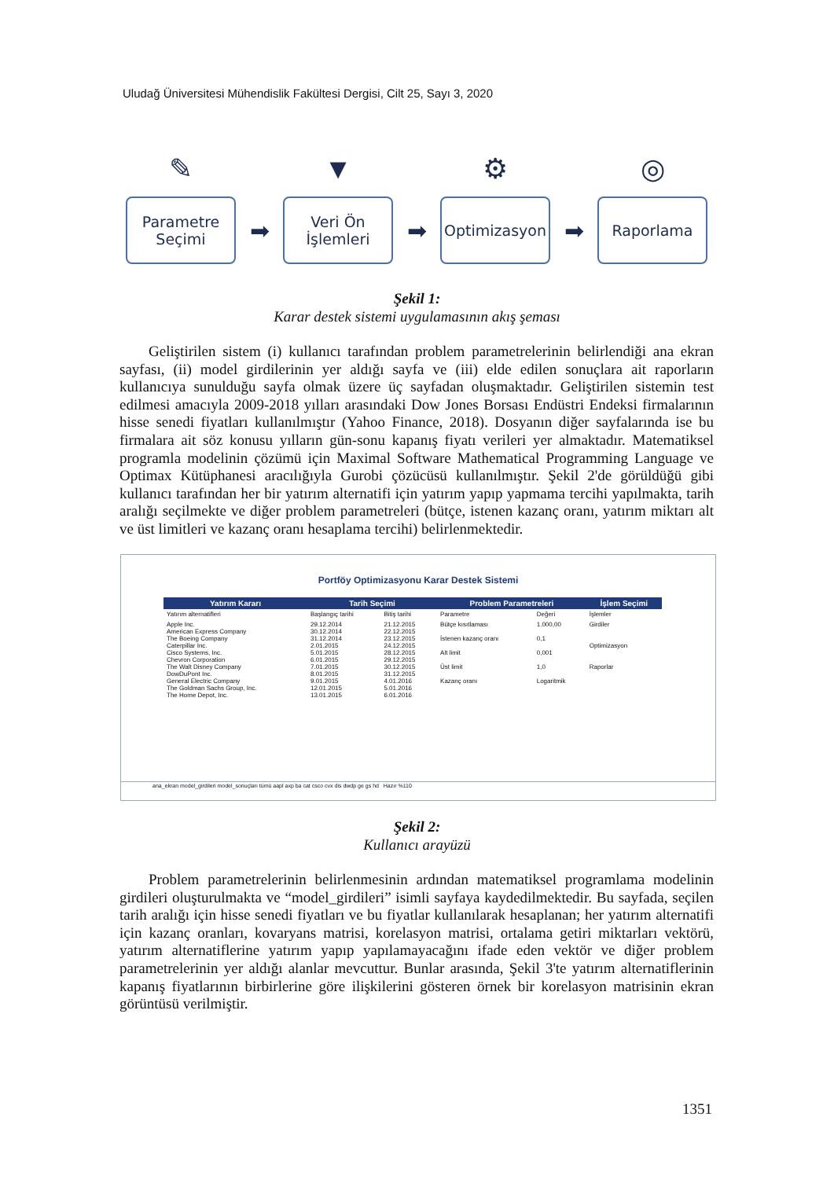Uludağ Üniversitesi Mühendislik Fakültesi Dergisi, Cilt 25, Sayı 3, 2020
✎
Parametre
Seçimi
➡
▼
Veri Ön
İşlemleri
➡
⚙
Optimizasyon
➡
◎
Raporlama
Şekil 1:
Karar destek sistemi uygulamasının akış şeması
Geliştirilen sistem (i) kullanıcı tarafından problem parametrelerinin belirlendiği ana ekran sayfası, (ii) model girdilerinin yer aldığı sayfa ve (iii) elde edilen sonuçlara ait raporların kullanıcıya sunulduğu sayfa olmak üzere üç sayfadan oluşmaktadır. Geliştirilen sistemin test edilmesi amacıyla 2009-2018 yılları arasındaki Dow Jones Borsası Endüstri Endeksi firmalarının hisse senedi fiyatları kullanılmıştır (Yahoo Finance, 2018). Dosyanın diğer sayfalarında ise bu firmalara ait söz konusu yılların gün-sonu kapanış fiyatı verileri yer almaktadır. Matematiksel programla modelinin çözümü için Maximal Software Mathematical Programming Language ve Optimax Kütüphanesi aracılığıyla Gurobi çözücüsü kullanılmıştır. Şekil 2'de görüldüğü gibi kullanıcı tarafından her bir yatırım alternatifi için yatırım yapıp yapmama tercihi yapılmakta, tarih aralığı seçilmekte ve diğer problem parametreleri (bütçe, istenen kazanç oranı, yatırım miktarı alt ve üst limitleri ve kazanç oranı hesaplama tercihi) belirlenmektedir.
Portföy Optimizasyonu Karar Destek Sistemi
| Yatırım Kararı | Tarih Seçimi | | Problem Parametreleri | | İşlem Seçimi |
| --- | --- | --- | --- | --- | --- |
| Yatırım alternatifleri | Başlangıç tarihi | Bitiş tarihi | Parametre | Değeri | İşlemler |
| Apple Inc. American Express Company The Boeing Company Caterpillar Inc. Cisco Systems, Inc. Chevron Corporation The Walt Disney Company DowDuPont Inc. General Electric Company The Goldman Sachs Group, Inc. The Home Depot, Inc. | 29.12.2014 30.12.2014 31.12.2014 2.01.2015 5.01.2015 6.01.2015 7.01.2015 8.01.2015 9.01.2015 12.01.2015 13.01.2015 | 21.12.2015 22.12.2015 23.12.2015 24.12.2015 28.12.2015 29.12.2015 30.12.2015 31.12.2015 4.01.2016 5.01.2016 6.01.2016 | Bütçe kısıtlaması İstenen kazanç oranı Alt limit Üst limit Kazanç oranı | 1.000,00 0,1 0,001 1,0 Logaritmik | Girdiler Optimizasyon Raporlar |
ana_ekran model_girdileri model_sonuçları tümü aapl axp ba cat csco cvx dis dwdp ge gs hd Hazır %110
Şekil 2:
Kullanıcı arayüzü
Problem parametrelerinin belirlenmesinin ardından matematiksel programlama modelinin girdileri oluşturulmakta ve “model_girdileri” isimli sayfaya kaydedilmektedir. Bu sayfada, seçilen tarih aralığı için hisse senedi fiyatları ve bu fiyatlar kullanılarak hesaplanan; her yatırım alternatifi için kazanç oranları, kovaryans matrisi, korelasyon matrisi, ortalama getiri miktarları vektörü, yatırım alternatiflerine yatırım yapıp yapılamayacağını ifade eden vektör ve diğer problem parametrelerinin yer aldığı alanlar mevcuttur. Bunlar arasında, Şekil 3'te yatırım alternatiflerinin kapanış fiyatlarının birbirlerine göre ilişkilerini gösteren örnek bir korelasyon matrisinin ekran görüntüsü verilmiştir.
1351